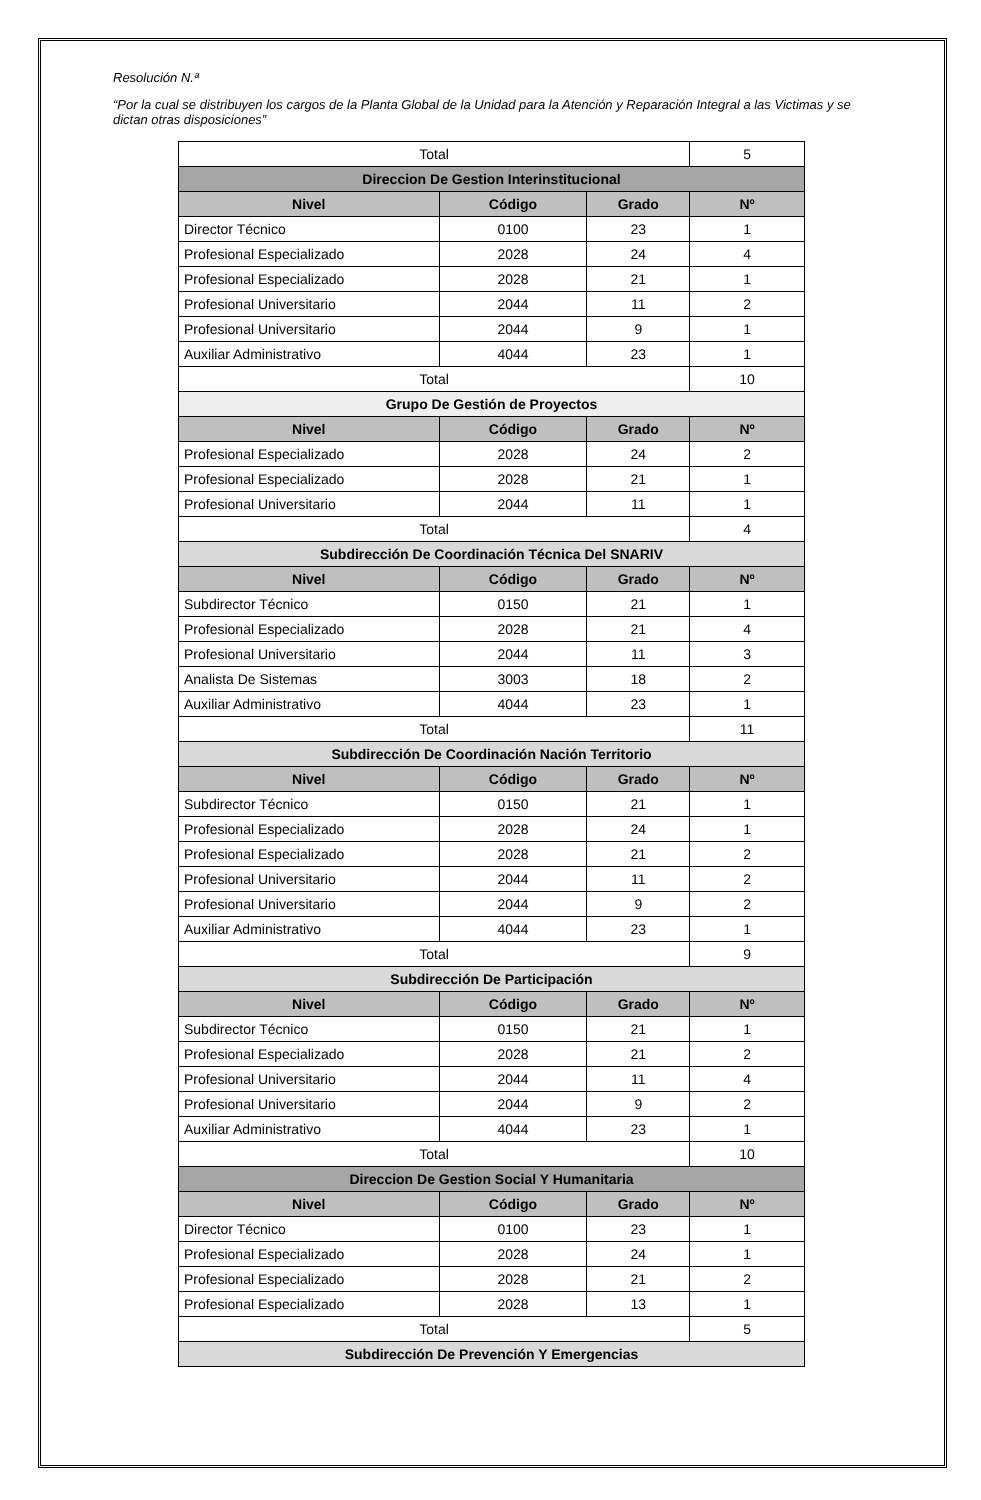Resolución N.ª
“Por la cual se distribuyen los cargos de la Planta Global de la Unidad para la Atención y Reparación Integral a las Victimas y se dictan otras disposiciones”
| Total | | | 5 |
| Direccion De Gestion Interinstitucional | | | |
| Nivel | Código | Grado | Nº |
| Director Técnico | 0100 | 23 | 1 |
| Profesional Especializado | 2028 | 24 | 4 |
| Profesional Especializado | 2028 | 21 | 1 |
| Profesional Universitario | 2044 | 11 | 2 |
| Profesional Universitario | 2044 | 9 | 1 |
| Auxiliar Administrativo | 4044 | 23 | 1 |
| Total | | | 10 |
| Grupo De Gestión de Proyectos | | | |
| Nivel | Código | Grado | Nº |
| Profesional Especializado | 2028 | 24 | 2 |
| Profesional Especializado | 2028 | 21 | 1 |
| Profesional Universitario | 2044 | 11 | 1 |
| Total | | | 4 |
| Subdirección De Coordinación Técnica Del SNARIV | | | |
| Nivel | Código | Grado | Nº |
| Subdirector Técnico | 0150 | 21 | 1 |
| Profesional Especializado | 2028 | 21 | 4 |
| Profesional Universitario | 2044 | 11 | 3 |
| Analista De Sistemas | 3003 | 18 | 2 |
| Auxiliar Administrativo | 4044 | 23 | 1 |
| Total | | | 11 |
| Subdirección De Coordinación Nación Territorio | | | |
| Nivel | Código | Grado | Nº |
| Subdirector Técnico | 0150 | 21 | 1 |
| Profesional Especializado | 2028 | 24 | 1 |
| Profesional Especializado | 2028 | 21 | 2 |
| Profesional Universitario | 2044 | 11 | 2 |
| Profesional Universitario | 2044 | 9 | 2 |
| Auxiliar Administrativo | 4044 | 23 | 1 |
| Total | | | 9 |
| Subdirección De Participación | | | |
| Nivel | Código | Grado | Nº |
| Subdirector Técnico | 0150 | 21 | 1 |
| Profesional Especializado | 2028 | 21 | 2 |
| Profesional Universitario | 2044 | 11 | 4 |
| Profesional Universitario | 2044 | 9 | 2 |
| Auxiliar Administrativo | 4044 | 23 | 1 |
| Total | | | 10 |
| Direccion De Gestion Social Y Humanitaria | | | |
| Nivel | Código | Grado | Nº |
| Director Técnico | 0100 | 23 | 1 |
| Profesional Especializado | 2028 | 24 | 1 |
| Profesional Especializado | 2028 | 21 | 2 |
| Profesional Especializado | 2028 | 13 | 1 |
| Total | | | 5 |
| Subdirección De Prevención Y Emergencias | | | |